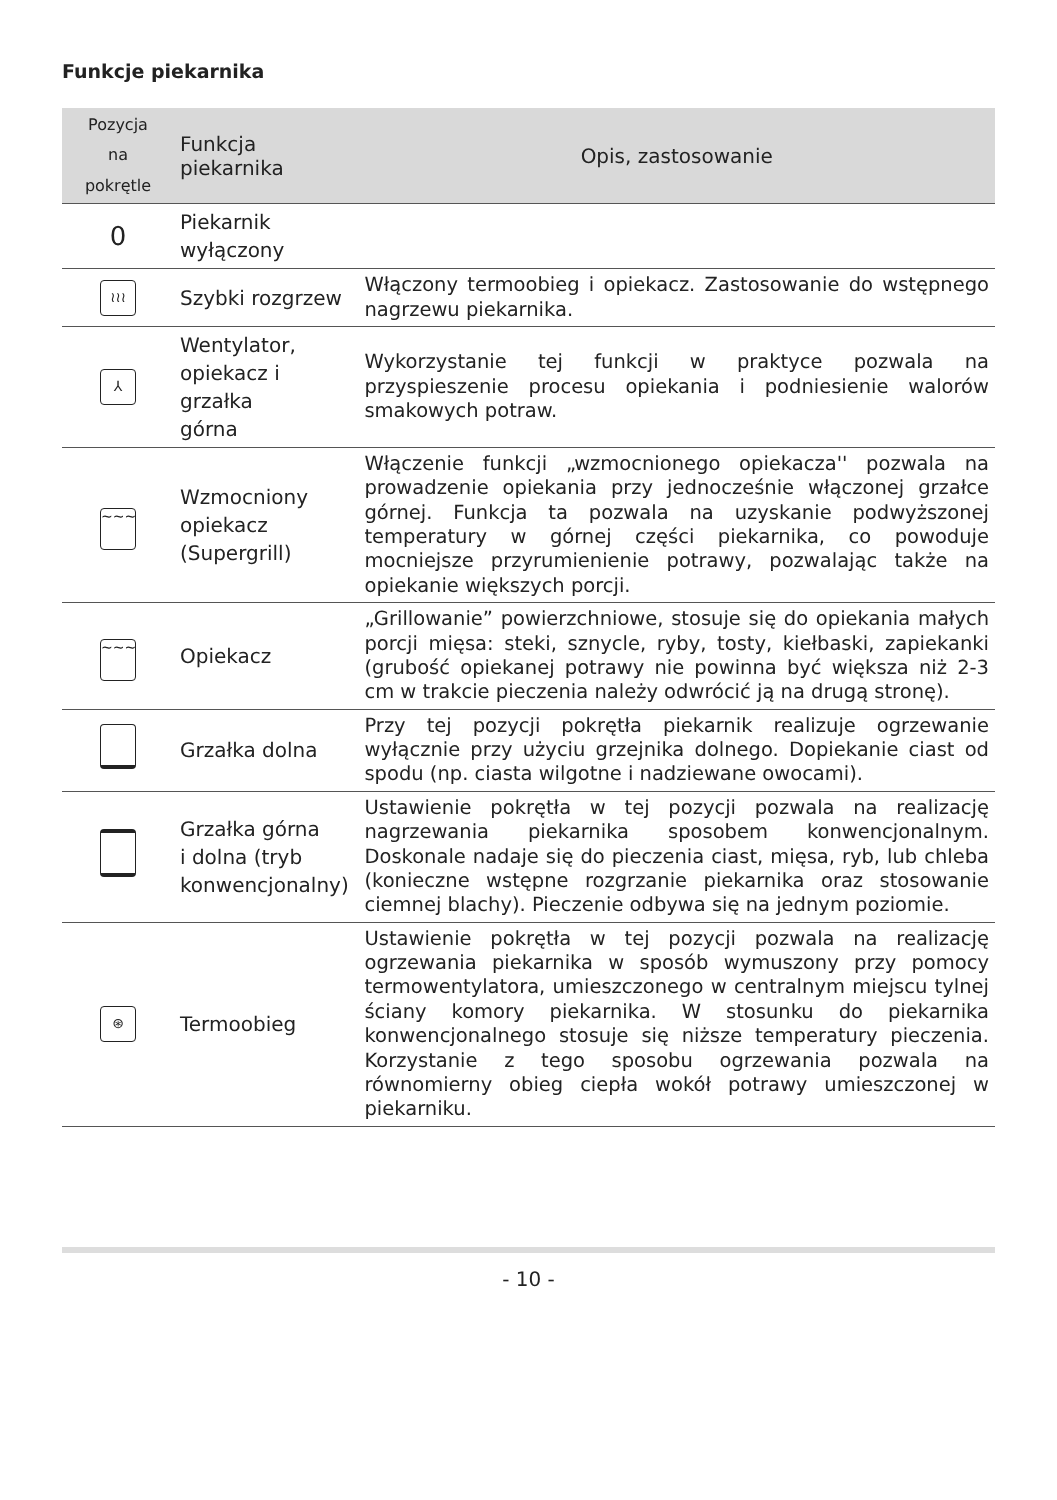Funkcje piekarnika
| Pozycja na pokrętle | Funkcja piekarnika | Opis, zastosowanie |
| --- | --- | --- |
| 0 | Piekarnik wyłączony | |
| ≀≀≀ | Szybki rozgrzew | Włączony termoobieg i opiekacz. Zastosowanie do wstępnego nagrzewu piekarnika. |
| ⅄ | Wentylator, opiekacz i grzałka górna | Wykorzystanie tej funkcji w praktyce pozwala na przyspieszenie procesu opiekania i podniesienie walorów smakowych potraw. |
| ~~~ | Wzmocniony opiekacz (Supergrill) | Włączenie funkcji „wzmocnionego opiekacza'' pozwala na prowadzenie opiekania przy jednocześnie włączonej grzałce górnej. Funkcja ta pozwala na uzyskanie podwyższonej temperatury w górnej części piekarnika, co powoduje mocniejsze przyrumienienie potrawy, pozwalając także na opiekanie większych porcji. |
| ~~~ | Opiekacz | „Grillowanie” powierzchniowe, stosuje się do opiekania małych porcji mięsa: steki, sznycle, ryby, tosty, kiełbaski, zapiekanki (grubość opiekanej potrawy nie powinna być większa niż 2-3 cm w trakcie pieczenia należy odwrócić ją na drugą stronę). |
| | Grzałka dolna | Przy tej pozycji pokrętła piekarnik realizuje ogrzewanie wyłącznie przy użyciu grzejnika dolnego. Dopiekanie ciast od spodu (np. ciasta wilgotne i nadziewane owocami). |
| | Grzałka górna i dolna (tryb konwencjonalny) | Ustawienie pokrętła w tej pozycji pozwala na realizację nagrzewania piekarnika sposobem konwencjonalnym. Doskonale nadaje się do pieczenia ciast, mięsa, ryb, lub chleba (konieczne wstępne rozgrzanie piekarnika oraz stosowanie ciemnej blachy). Pieczenie odbywa się na jednym poziomie. |
| ⊛ | Termoobieg | Ustawienie pokrętła w tej pozycji pozwala na realizację ogrzewania piekarnika w sposób wymuszony przy pomocy termowentylatora, umieszczonego w centralnym miejscu tylnej ściany komory piekarnika. W stosunku do piekarnika konwencjonalnego stosuje się niższe temperatury pieczenia. Korzystanie z tego sposobu ogrzewania pozwala na równomierny obieg ciepła wokół potrawy umieszczonej w piekarniku. |
- 10 -